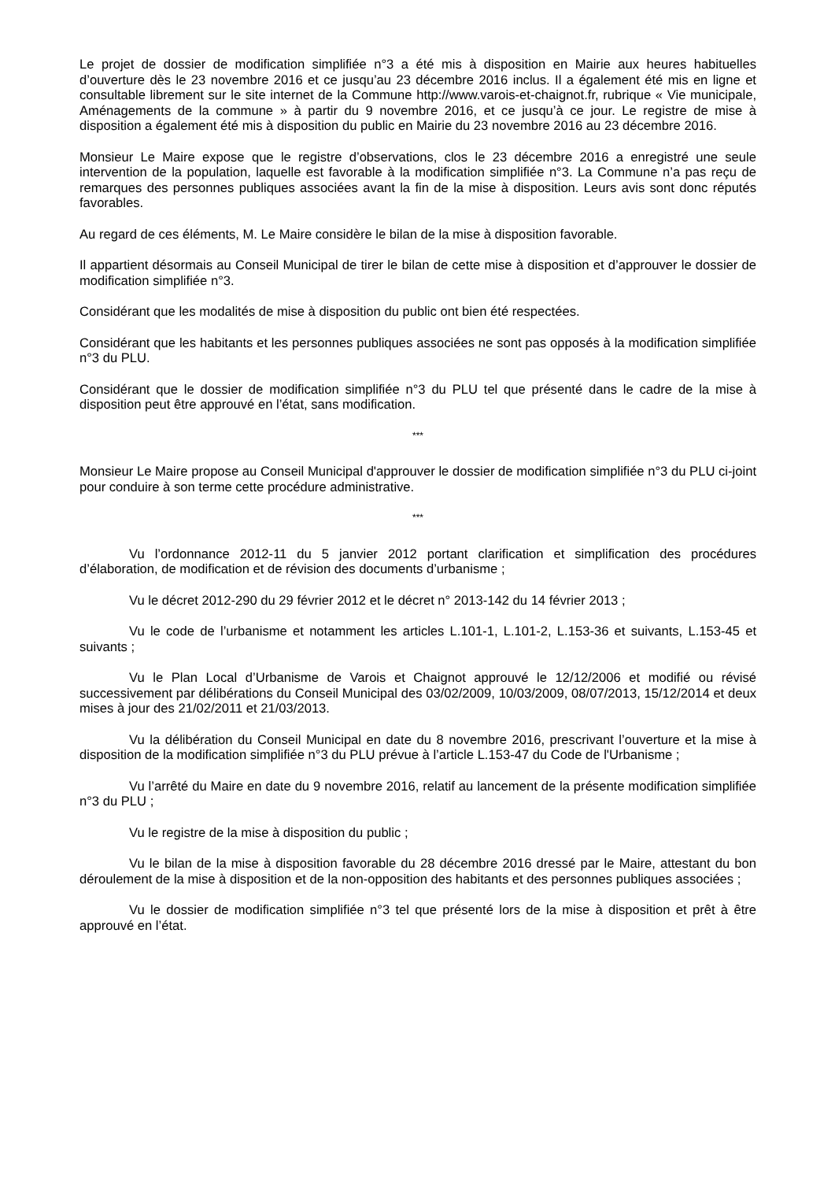Le projet de dossier de modification simplifiée n°3 a été mis à disposition en Mairie aux heures habituelles d’ouverture dès le 23 novembre 2016 et ce jusqu’au 23 décembre 2016 inclus. Il a également été mis en ligne et consultable librement sur le site internet de la Commune http://www.varois-et-chaignot.fr, rubrique « Vie municipale, Aménagements de la commune » à partir du 9 novembre 2016, et ce jusqu’à ce jour. Le registre de mise à disposition a également été mis à disposition du public en Mairie du 23 novembre 2016 au 23 décembre 2016.
Monsieur Le Maire expose que le registre d’observations, clos le 23 décembre 2016 a enregistré une seule intervention de la population, laquelle est favorable à la modification simplifiée n°3. La Commune n’a pas reçu de remarques des personnes publiques associées avant la fin de la mise à disposition. Leurs avis sont donc réputés favorables.
Au regard de ces éléments, M. Le Maire considère le bilan de la mise à disposition favorable.
Il appartient désormais au Conseil Municipal de tirer le bilan de cette mise à disposition et d’approuver le dossier de modification simplifiée n°3.
Considérant que les modalités de mise à disposition du public ont bien été respectées.
Considérant que les habitants et les personnes publiques associées ne sont pas opposés à la modification simplifiée n°3 du PLU.
Considérant que le dossier de modification simplifiée n°3 du PLU tel que présenté dans le cadre de la mise à disposition peut être approuvé en l’état, sans modification.
***
Monsieur Le Maire propose au Conseil Municipal d'approuver le dossier de modification simplifiée n°3 du PLU ci-joint pour conduire à son terme cette procédure administrative.
***
Vu l’ordonnance 2012-11 du 5 janvier 2012 portant clarification et simplification des procédures d’élaboration, de modification et de révision des documents d’urbanisme ;
Vu le décret 2012-290 du 29 février 2012 et le décret n° 2013-142 du 14 février 2013 ;
Vu le code de l’urbanisme et notamment les articles L.101-1, L.101-2, L.153-36 et suivants, L.153-45 et suivants ;
Vu le Plan Local d’Urbanisme de Varois et Chaignot approuvé le 12/12/2006 et modifié ou révisé successivement par délibérations du Conseil Municipal des 03/02/2009, 10/03/2009, 08/07/2013, 15/12/2014 et deux mises à jour des 21/02/2011 et 21/03/2013.
Vu la délibération du Conseil Municipal en date du 8 novembre 2016, prescrivant l’ouverture et la mise à disposition de la modification simplifiée n°3 du PLU prévue à l’article L.153-47 du Code de l'Urbanisme ;
Vu l’arrêté du Maire en date du 9 novembre 2016, relatif au lancement de la présente modification simplifiée n°3 du PLU ;
Vu le registre de la mise à disposition du public ;
Vu le bilan de la mise à disposition favorable du 28 décembre 2016 dressé par le Maire, attestant du bon déroulement de la mise à disposition et de la non-opposition des habitants et des personnes publiques associées ;
Vu le dossier de modification simplifiée n°3 tel que présenté lors de la mise à disposition et prêt à être approuvé en l’état.